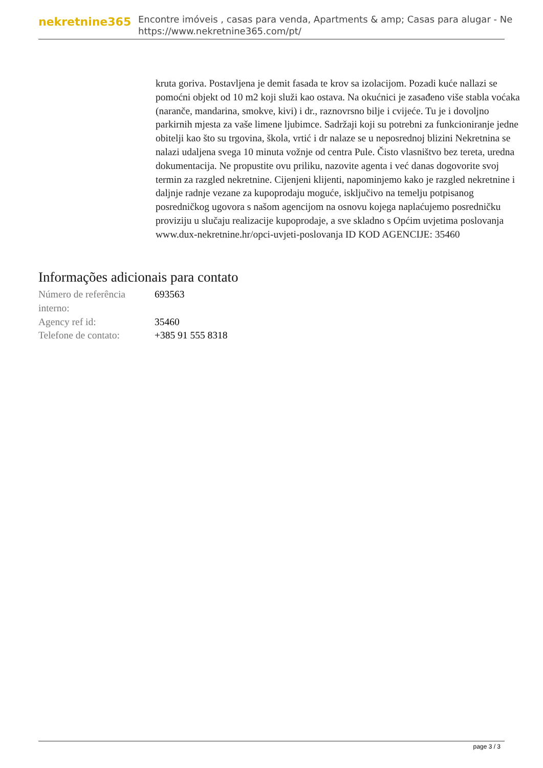nekretnine365
Encontre imóveis , casas para venda, Apartments & amp; Casas para alugar - Ne
https://www.nekretnine365.com/pt/
kruta goriva. Postavljena je demit fasada te krov sa izolacijom. Pozadi kuće nallazi se pomoćni objekt od 10 m2 koji služi kao ostava. Na okućnici je zasađeno više stabla voćaka (naranče, mandarina, smokve, kivi) i dr., raznovrsno bilje i cvijeće. Tu je i dovoljno parkirnih mjesta za vaše limene ljubimce. Sadržaji koji su potrebni za funkcioniranje jedne obitelji kao što su trgovina, škola, vrtić i dr nalaze se u neposrednoj blizini Nekretnina se nalazi udaljena svega 10 minuta vožnje od centra Pule. Čisto vlasništvo bez tereta, uredna dokumentacija. Ne propustite ovu priliku, nazovite agenta i već danas dogovorite svoj termin za razgled nekretnine. Cijenjeni klijenti, napominjemo kako je razgled nekretnine i daljnje radnje vezane za kupoprodaju moguće, isključivo na temelju potpisanog posredničkog ugovora s našom agencijom na osnovu kojega naplaćujemo posredničku proviziju u slučaju realizacije kupoprodaje, a sve skladno s Općim uvjetima poslovanja www.dux-nekretnine.hr/opci-uvjeti-poslovanja ID KOD AGENCIJE: 35460
Informações adicionais para contato
| Número de referência interno: | 693563 |
| Agency ref id: | 35460 |
| Telefone de contato: | +385 91 555 8318 |
page 3 / 3